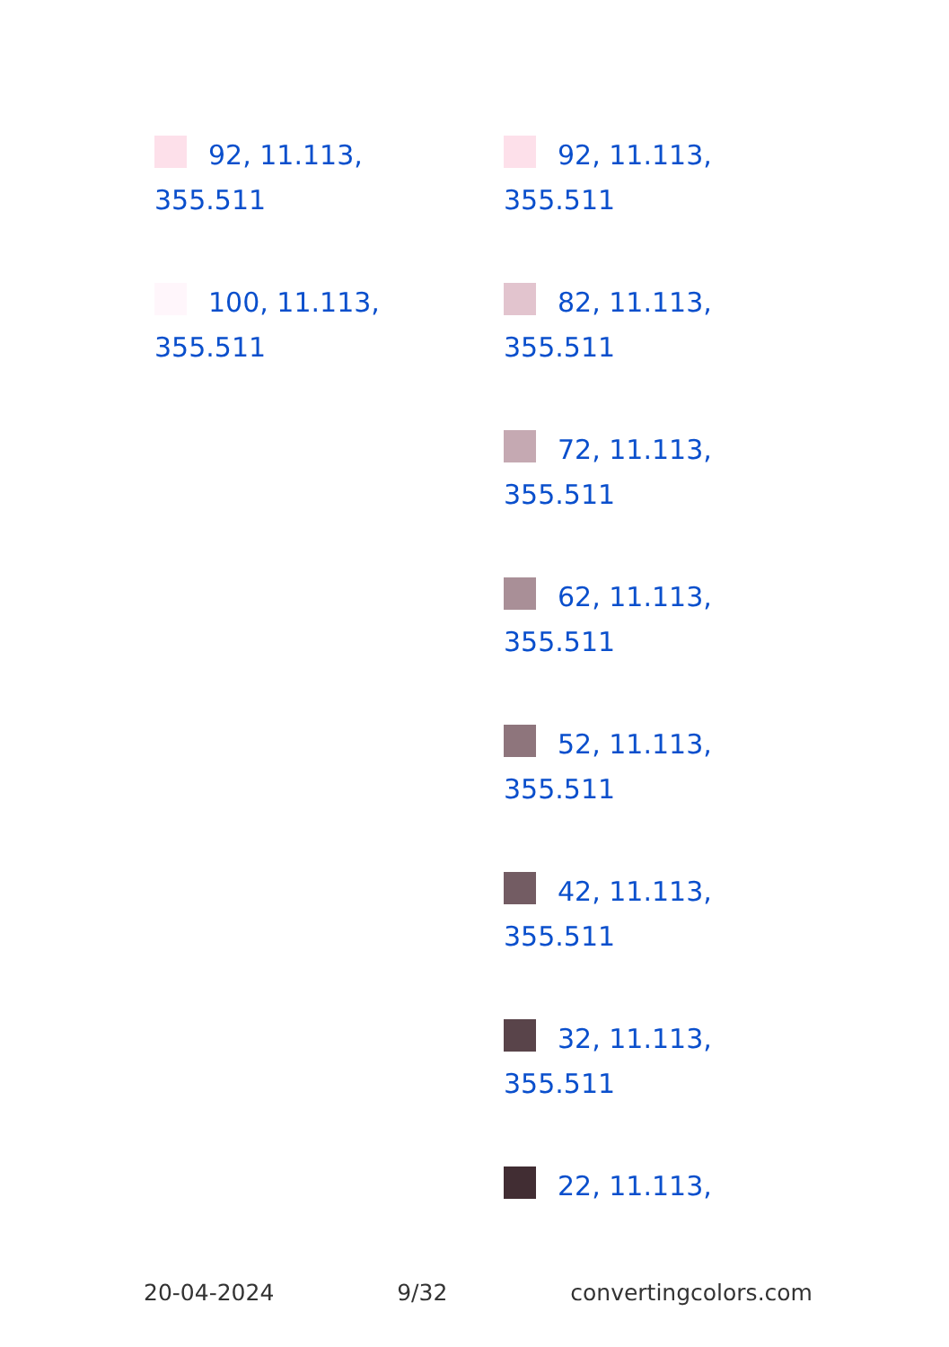92, 11.113, 355.511
100, 11.113, 355.511
92, 11.113, 355.511
82, 11.113, 355.511
72, 11.113, 355.511
62, 11.113, 355.511
52, 11.113, 355.511
42, 11.113, 355.511
32, 11.113, 355.511
22, 11.113,
20-04-2024 9/32 convertingcolors.com